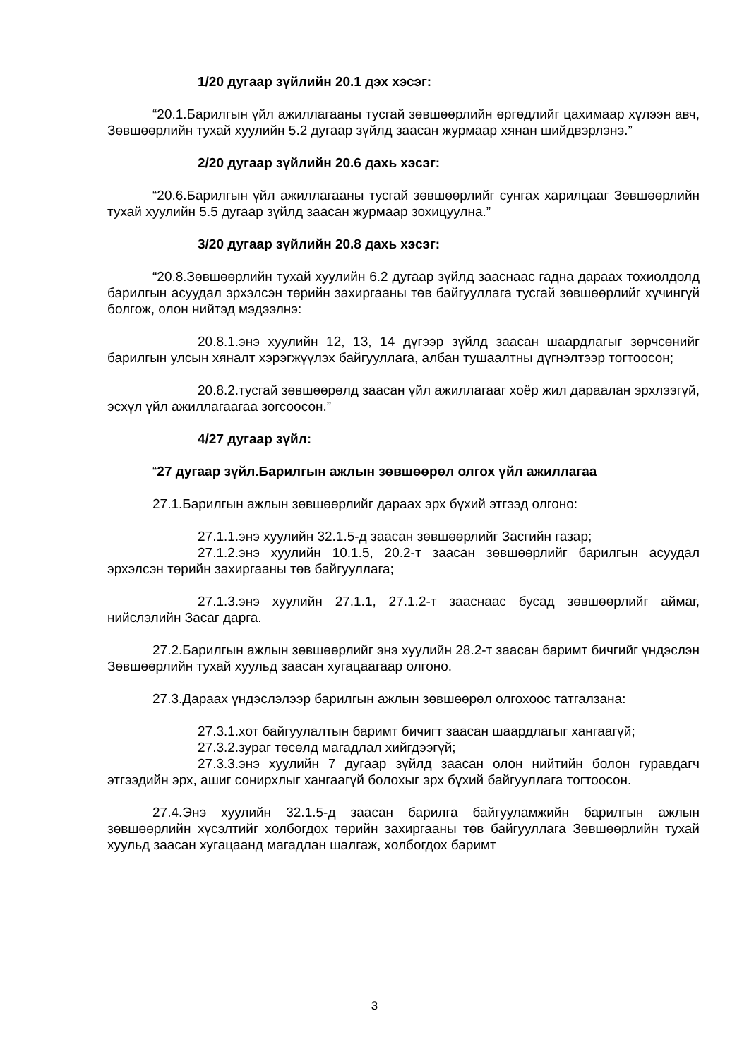1/20 дугаар зүйлийн 20.1 дэх хэсэг:
“20.1.Барилгын үйл ажиллагааны тусгай зөвшөөрлийн өргөдлийг цахимаар хүлээн авч, Зөвшөөрлийн тухай хуулийн 5.2 дугаар зүйлд заасан журмаар хянан шийдвэрлэнэ.”
2/20 дугаар зүйлийн 20.6 дахь хэсэг:
“20.6.Барилгын үйл ажиллагааны тусгай зөвшөөрлийг сунгах харилцааг Зөвшөөрлийн тухай хуулийн 5.5 дугаар зүйлд заасан журмаар зохицуулна.”
3/20 дугаар зүйлийн 20.8 дахь хэсэг:
“20.8.Зөвшөөрлийн тухай хуулийн 6.2 дугаар зүйлд зааснаас гадна дараах тохиолдолд барилгын асуудал эрхэлсэн төрийн захиргааны төв байгууллага тусгай зөвшөөрлийг хүчингүй болгож, олон нийтэд мэдээлнэ:
20.8.1.энэ хуулийн 12, 13, 14 дүгээр зүйлд заасан шаардлагыг зөрчсөнийг барилгын улсын хяналт хэрэгжүүлэх байгууллага, албан тушаалтны дүгнэлтээр тогтоосон;
20.8.2.тусгай зөвшөөрөлд заасан үйл ажиллагааг хоёр жил дараалан эрхлээгүй, эсхүл үйл ажиллагаагаа зогсоосон.”
4/27 дугаар зүйл:
“27 дугаар зүйл.Барилгын ажлын зөвшөөрөл олгох үйл ажиллагаа
27.1.Барилгын ажлын зөвшөөрлийг дараах эрх бүхий этгээд олгоно:
27.1.1.энэ хуулийн 32.1.5-д заасан зөвшөөрлийг Засгийн газар;
27.1.2.энэ хуулийн 10.1.5, 20.2-т заасан зөвшөөрлийг барилгын асуудал эрхэлсэн төрийн захиргааны төв байгууллага;
27.1.3.энэ хуулийн 27.1.1, 27.1.2-т зааснаас бусад зөвшөөрлийг аймаг, нийслэлийн Засаг дарга.
27.2.Барилгын ажлын зөвшөөрлийг энэ хуулийн 28.2-т заасан баримт бичгийг үндэслэн Зөвшөөрлийн тухай хуульд заасан хугацаагаар олгоно.
27.3.Дараах үндэслэлээр барилгын ажлын зөвшөөрөл олгохоос татгалзана:
27.3.1.хот байгуулалтын баримт бичигт заасан шаардлагыг хангаагүй;
27.3.2.зураг төсөлд магадлал хийгдээгүй;
27.3.3.энэ хуулийн 7 дугаар зүйлд заасан олон нийтийн болон гуравдагч этгээдийн эрх, ашиг сонирхлыг хангаагүй болохыг эрх бүхий байгууллага тогтоосон.
27.4.Энэ хуулийн 32.1.5-д заасан барилга байгууламжийн барилгын ажлын зөвшөөрлийн хүсэлтийг холбогдох төрийн захиргааны төв байгууллага Зөвшөөрлийн тухай хуульд заасан хугацаанд магадлан шалгаж, холбогдох баримт
3